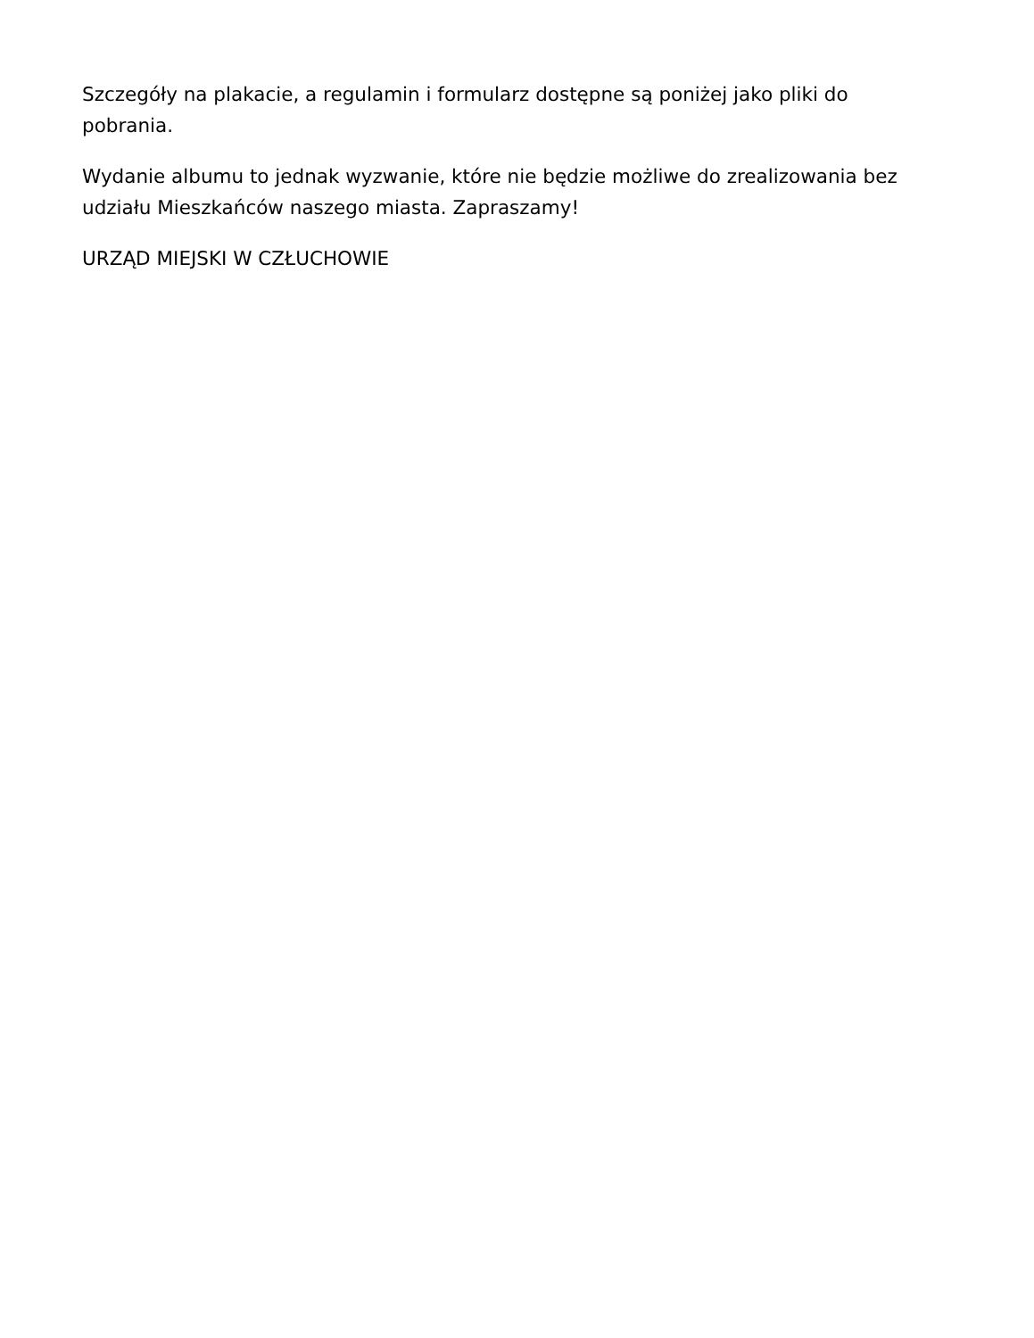Szczegóły na plakacie, a regulamin i formularz dostępne są poniżej jako pliki do pobrania.
Wydanie albumu to jednak wyzwanie, które nie będzie możliwe do zrealizowania bez udziału Mieszkańców naszego miasta. Zapraszamy!
URZĄD MIEJSKI W CZŁUCHOWIE